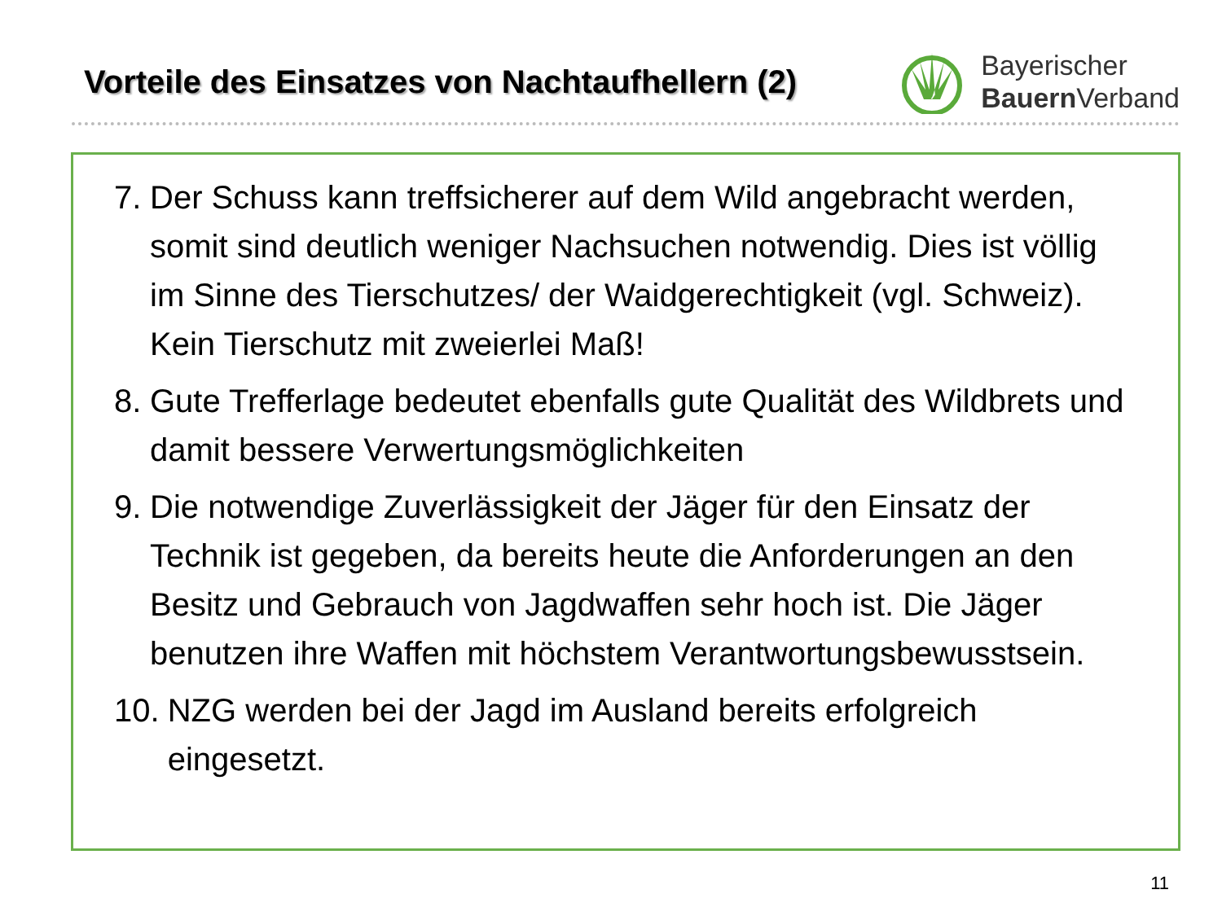Vorteile des Einsatzes von Nachtaufhellern (2)
Bayerischer
Bauern Verband
7. Der Schuss kann treffsicherer auf dem Wild angebracht werden, somit sind deutlich weniger Nachsuchen notwendig. Dies ist völlig im Sinne des Tierschutzes/ der Waidgerechtigkeit (vgl. Schweiz). Kein Tierschutz mit zweierlei Maß!
8. Gute Trefferlage bedeutet ebenfalls gute Qualität des Wildbrets und damit bessere Verwertungsmöglichkeiten
9. Die notwendige Zuverlässigkeit der Jäger für den Einsatz der Technik ist gegeben, da bereits heute die Anforderungen an den Besitz und Gebrauch von Jagdwaffen sehr hoch ist. Die Jäger benutzen ihre Waffen mit höchstem Verantwortungsbewusstsein.
10. NZG werden bei der Jagd im Ausland bereits erfolgreich eingesetzt.
11